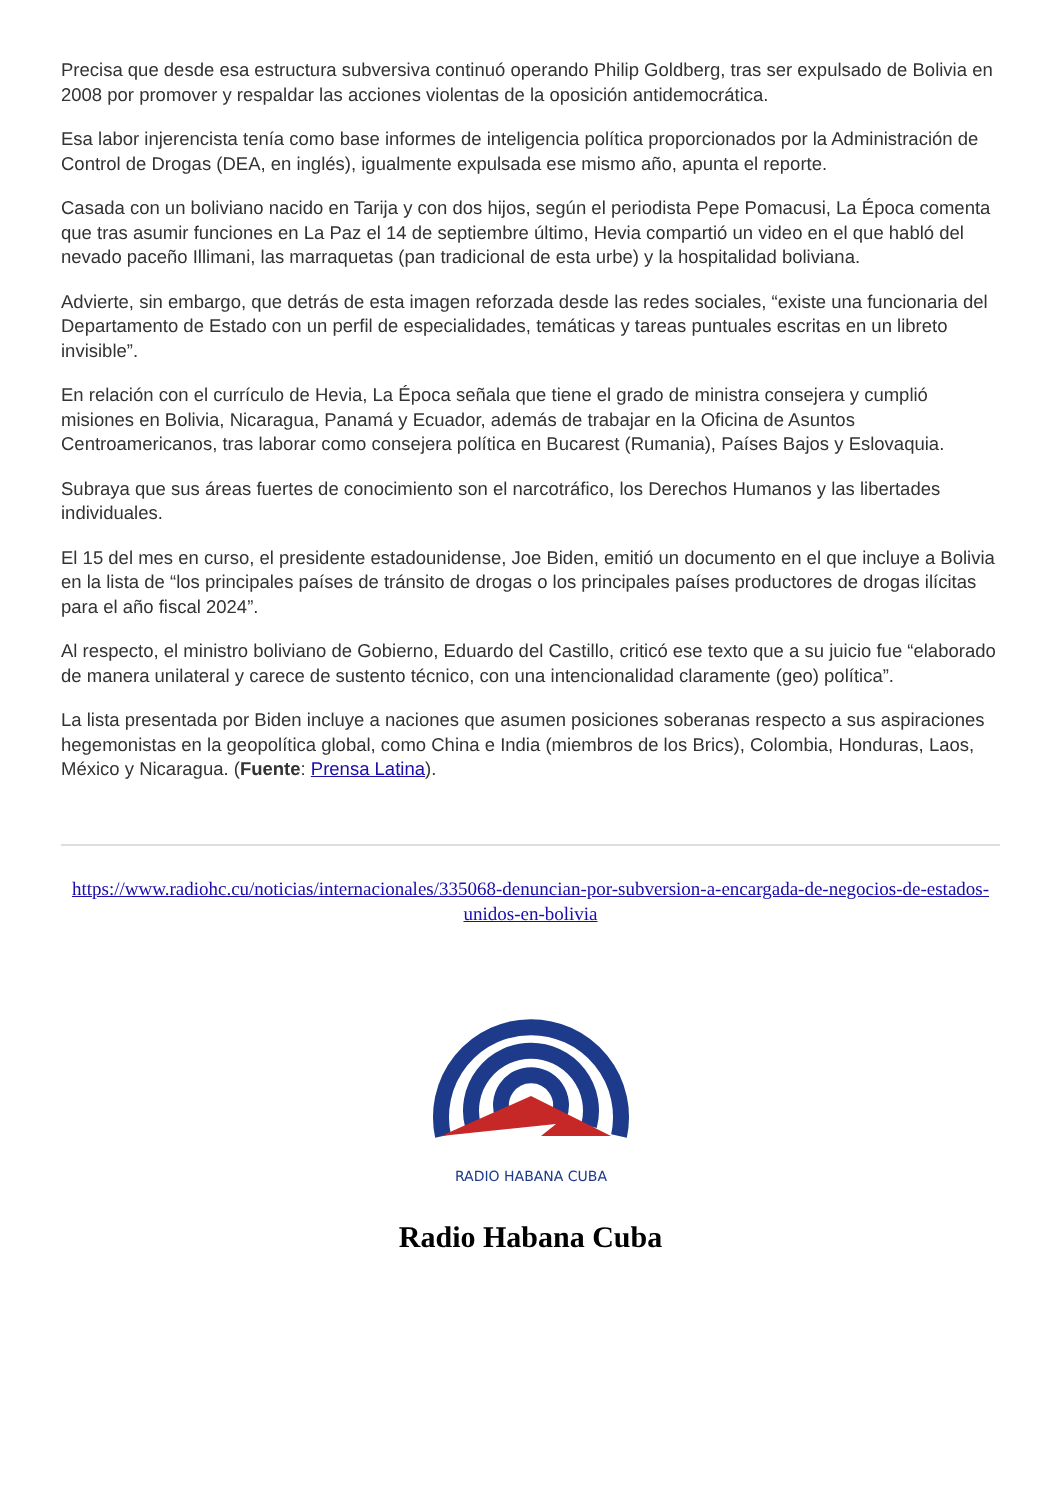Precisa que desde esa estructura subversiva continuó operando Philip Goldberg, tras ser expulsado de Bolivia en 2008 por promover y respaldar las acciones violentas de la oposición antidemocrática.
Esa labor injerencista tenía como base informes de inteligencia política proporcionados por la Administración de Control de Drogas (DEA, en inglés), igualmente expulsada ese mismo año, apunta el reporte.
Casada con un boliviano nacido en Tarija y con dos hijos, según el periodista Pepe Pomacusi, La Época comenta que tras asumir funciones en La Paz el 14 de septiembre último, Hevia compartió un video en el que habló del nevado paceño Illimani, las marraquetas (pan tradicional de esta urbe) y la hospitalidad boliviana.
Advierte, sin embargo, que detrás de esta imagen reforzada desde las redes sociales, “existe una funcionaria del Departamento de Estado con un perfil de especialidades, temáticas y tareas puntuales escritas en un libreto invisible”.
En relación con el currículo de Hevia, La Época señala que tiene el grado de ministra consejera y cumplió misiones en Bolivia, Nicaragua, Panamá y Ecuador, además de trabajar en la Oficina de Asuntos Centroamericanos, tras laborar como consejera política en Bucarest (Rumania), Países Bajos y Eslovaquia.
Subraya que sus áreas fuertes de conocimiento son el narcotráfico, los Derechos Humanos y las libertades individuales.
El 15 del mes en curso, el presidente estadounidense, Joe Biden, emitió un documento en el que incluye a Bolivia en la lista de “los principales países de tránsito de drogas o los principales países productores de drogas ilícitas para el año fiscal 2024”.
Al respecto, el ministro boliviano de Gobierno, Eduardo del Castillo, criticó ese texto que a su juicio fue “elaborado de manera unilateral y carece de sustento técnico, con una intencionalidad claramente (geo) política”.
La lista presentada por Biden incluye a naciones que asumen posiciones soberanas respecto a sus aspiraciones hegemonistas en la geopolítica global, como China e India (miembros de los Brics), Colombia, Honduras, Laos, México y Nicaragua. (Fuente: Prensa Latina).
https://www.radiohc.cu/noticias/internacionales/335068-denuncian-por-subversion-a-encargada-de-negocios-de-estados-unidos-en-bolivia
RADIO HABANA CUBA
Radio Habana Cuba